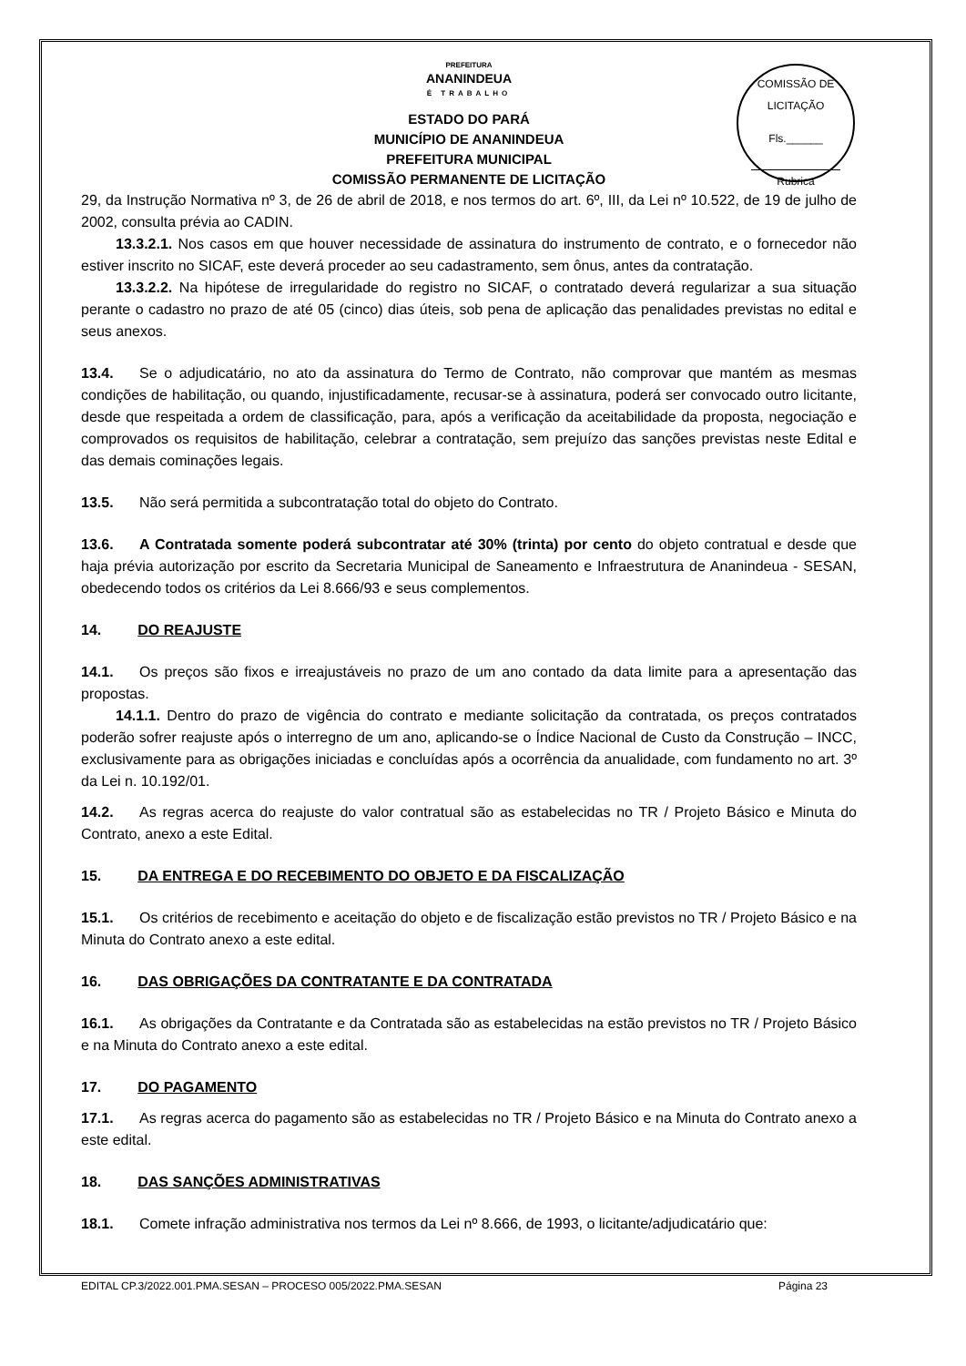COMISSÃO DE LICITAÇÃO
Fls.______
Rubrica
PREFEITURA
ANANINDEUA
É TRABALHO
ESTADO DO PARÁ
MUNICÍPIO DE ANANINDEUA
PREFEITURA MUNICIPAL
COMISSÃO PERMANENTE DE LICITAÇÃO
29, da Instrução Normativa nº 3, de 26 de abril de 2018, e nos termos do art. 6º, III, da Lei nº 10.522, de 19 de julho de 2002, consulta prévia ao CADIN.
13.3.2.1. Nos casos em que houver necessidade de assinatura do instrumento de contrato, e o fornecedor não estiver inscrito no SICAF, este deverá proceder ao seu cadastramento, sem ônus, antes da contratação.
13.3.2.2. Na hipótese de irregularidade do registro no SICAF, o contratado deverá regularizar a sua situação perante o cadastro no prazo de até 05 (cinco) dias úteis, sob pena de aplicação das penalidades previstas no edital e seus anexos.
13.4. Se o adjudicatário, no ato da assinatura do Termo de Contrato, não comprovar que mantém as mesmas condições de habilitação, ou quando, injustificadamente, recusar-se à assinatura, poderá ser convocado outro licitante, desde que respeitada a ordem de classificação, para, após a verificação da aceitabilidade da proposta, negociação e comprovados os requisitos de habilitação, celebrar a contratação, sem prejuízo das sanções previstas neste Edital e das demais cominações legais.
13.5. Não será permitida a subcontratação total do objeto do Contrato.
13.6. A Contratada somente poderá subcontratar até 30% (trinta) por cento do objeto contratual e desde que haja prévia autorização por escrito da Secretaria Municipal de Saneamento e Infraestrutura de Ananindeua - SESAN, obedecendo todos os critérios da Lei 8.666/93 e seus complementos.
14. DO REAJUSTE
14.1. Os preços são fixos e irreajustáveis no prazo de um ano contado da data limite para a apresentação das propostas.
14.1.1. Dentro do prazo de vigência do contrato e mediante solicitação da contratada, os preços contratados poderão sofrer reajuste após o interregno de um ano, aplicando-se o Índice Nacional de Custo da Construção – INCC, exclusivamente para as obrigações iniciadas e concluídas após a ocorrência da anualidade, com fundamento no art. 3º da Lei n. 10.192/01.
14.2. As regras acerca do reajuste do valor contratual são as estabelecidas no TR / Projeto Básico e Minuta do Contrato, anexo a este Edital.
15. DA ENTREGA E DO RECEBIMENTO DO OBJETO E DA FISCALIZAÇÃO
15.1. Os critérios de recebimento e aceitação do objeto e de fiscalização estão previstos no TR / Projeto Básico e na Minuta do Contrato anexo a este edital.
16. DAS OBRIGAÇÕES DA CONTRATANTE E DA CONTRATADA
16.1. As obrigações da Contratante e da Contratada são as estabelecidas na estão previstos no TR / Projeto Básico e na Minuta do Contrato anexo a este edital.
17. DO PAGAMENTO
17.1. As regras acerca do pagamento são as estabelecidas no TR / Projeto Básico e na Minuta do Contrato anexo a este edital.
18. DAS SANÇÕES ADMINISTRATIVAS
18.1. Comete infração administrativa nos termos da Lei nº 8.666, de 1993, o licitante/adjudicatário que:
EDITAL CP.3/2022.001.PMA.SESAN – PROCESO 005/2022.PMA.SESAN Página 23